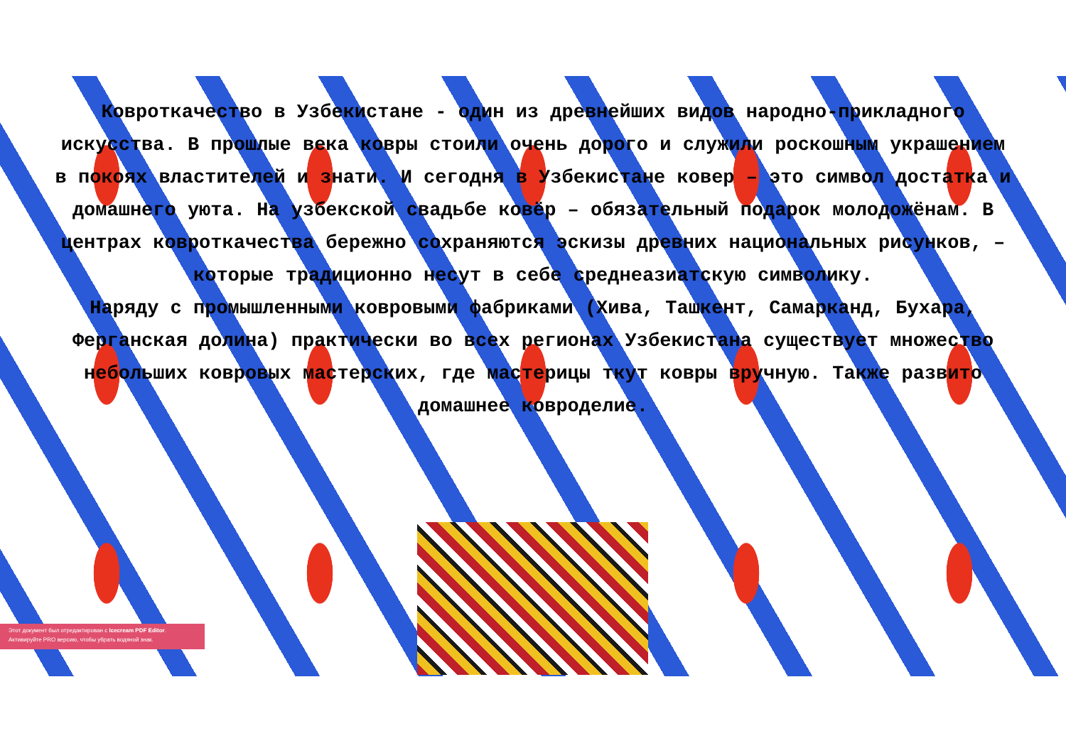Ковроткачество в Узбекистане - один из древнейших видов народно-прикладного искусства. В прошлые века ковры стоили очень дорого и служили роскошным украшением в покоях властителей и знати. И сегодня в Узбекистане ковер – это символ достатка и домашнего уюта. На узбекской свадьбе ковёр – обязательный подарок молодожёнам. В центрах ковроткачества бережно сохраняются эскизы древних национальных рисунков, – которые традиционно несут в себе среднеазиатскую символику.
Наряду с промышленными ковровыми фабриками (Хива, Ташкент, Самарканд, Бухара, Ферганская долина) практически во всех регионах Узбекистана существует множество небольших ковровых мастерских, где мастерицы ткут ковры вручную. Также развито домашнее ковроделие.
Этот документ был отредактирован с Icecream PDF Editor.
Активируйте PRO версию, чтобы убрать водяной знак.